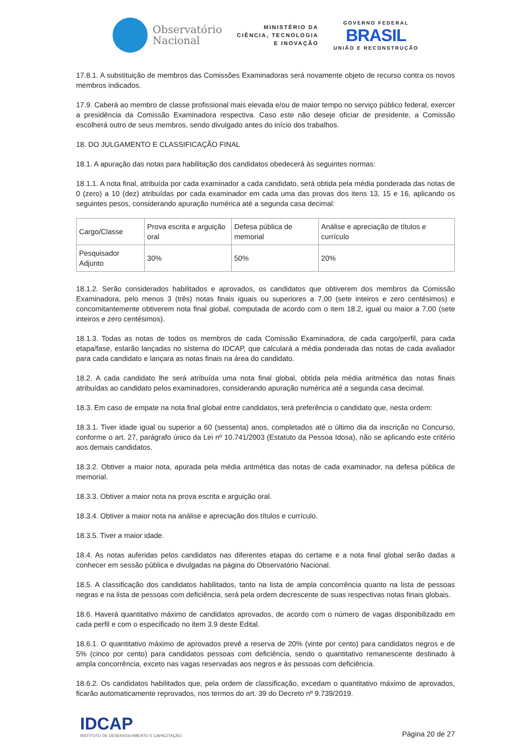Observatório
Nacional
MINISTÉRIO DA
CIÊNCIA, TECNOLOGIA
E INOVAÇÃO
GOVERNO FEDERAL
BRASIL
UNIÃO E RECONSTRUÇÃO
17.8.1. A substituição de membros das Comissões Examinadoras será novamente objeto de recurso contra os novos membros indicados.
17.9. Caberá ao membro de classe profissional mais elevada e/ou de maior tempo no serviço público federal, exercer a presidência da Comissão Examinadora respectiva. Caso este não deseje oficiar de presidente, a Comissão escolherá outro de seus membros, sendo divulgado antes do início dos trabalhos.
18. DO JULGAMENTO E CLASSIFICAÇÃO FINAL
18.1. A apuração das notas para habilitação dos candidatos obedecerá às seguintes normas:
18.1.1. A nota final, atribuída por cada examinador a cada candidato, será obtida pela média ponderada das notas de 0 (zero) a 10 (dez) atribuídas por cada examinador em cada uma das provas dos itens 13, 15 e 16, aplicando os seguintes pesos, considerando apuração numérica até a segunda casa decimal:
| Cargo/Classe | Prova escrita e arguição oral | Defesa pública de memorial | Análise e apreciação de títulos e currículo |
| Pesquisador Adjunto | 30% | 50% | 20% |
18.1.2. Serão considerados habilitados e aprovados, os candidatos que obtiverem dos membros da Comissão Examinadora, pelo menos 3 (três) notas finais iguais ou superiores a 7,00 (sete inteiros e zero centésimos) e concomitantemente obtiverem nota final global, computada de acordo com o item 18.2, igual ou maior a 7,00 (sete inteiros e zero centésimos).
18.1.3. Todas as notas de todos os membros de cada Comissão Examinadora, de cada cargo/perfil, para cada etapa/fase, estarão lançadas no sistema do IDCAP, que calculará a média ponderada das notas de cada avaliador para cada candidato e lançara as notas finais na área do candidato.
18.2. A cada candidato lhe será atribuída uma nota final global, obtida pela média aritmética das notas finais atribuídas ao candidato pelos examinadores, considerando apuração numérica até a segunda casa decimal.
18.3. Em caso de empate na nota final global entre candidatos, terá preferência o candidato que, nesta ordem:
18.3.1. Tiver idade igual ou superior a 60 (sessenta) anos, completados até o último dia da inscrição no Concurso, conforme o art. 27, parágrafo único da Lei nº 10.741/2003 (Estatuto da Pessoa Idosa), não se aplicando este critério aos demais candidatos.
18.3.2. Obtiver a maior nota, apurada pela média aritmética das notas de cada examinador, na defesa pública de memorial.
18.3.3. Obtiver a maior nota na prova escrita e arguição oral.
18.3.4. Obtiver a maior nota na análise e apreciação dos títulos e currículo.
18.3.5. Tiver a maior idade.
18.4. As notas auferidas pelos candidatos nas diferentes etapas do certame e a nota final global serão dadas a conhecer em sessão pública e divulgadas na página do Observatório Nacional.
18.5. A classificação dos candidatos habilitados, tanto na lista de ampla concorrência quanto na lista de pessoas negras e na lista de pessoas com deficiência, será pela ordem decrescente de suas respectivas notas finais globais.
18.6. Haverá quantitativo máximo de candidatos aprovados, de acordo com o número de vagas disponibilizado em cada perfil e com o especificado no item 3.9 deste Edital.
18.6.1. O quantitativo máximo de aprovados prevê a reserva de 20% (vinte por cento) para candidatos negros e de 5% (cinco por cento) para candidatos pessoas com deficiência, sendo o quantitativo remanescente destinado à ampla concorrência, exceto nas vagas reservadas aos negros e às pessoas com deficiência.
18.6.2. Os candidatos habilitados que, pela ordem de classificação, excedam o quantitativo máximo de aprovados, ficarão automaticamente reprovados, nos termos do art. 39 do Decreto nº 9.739/2019.
IDCAP
INSTITUTO DE DESENVOLVIMENTO E CAPACITAÇÃO
Página 20 de 27